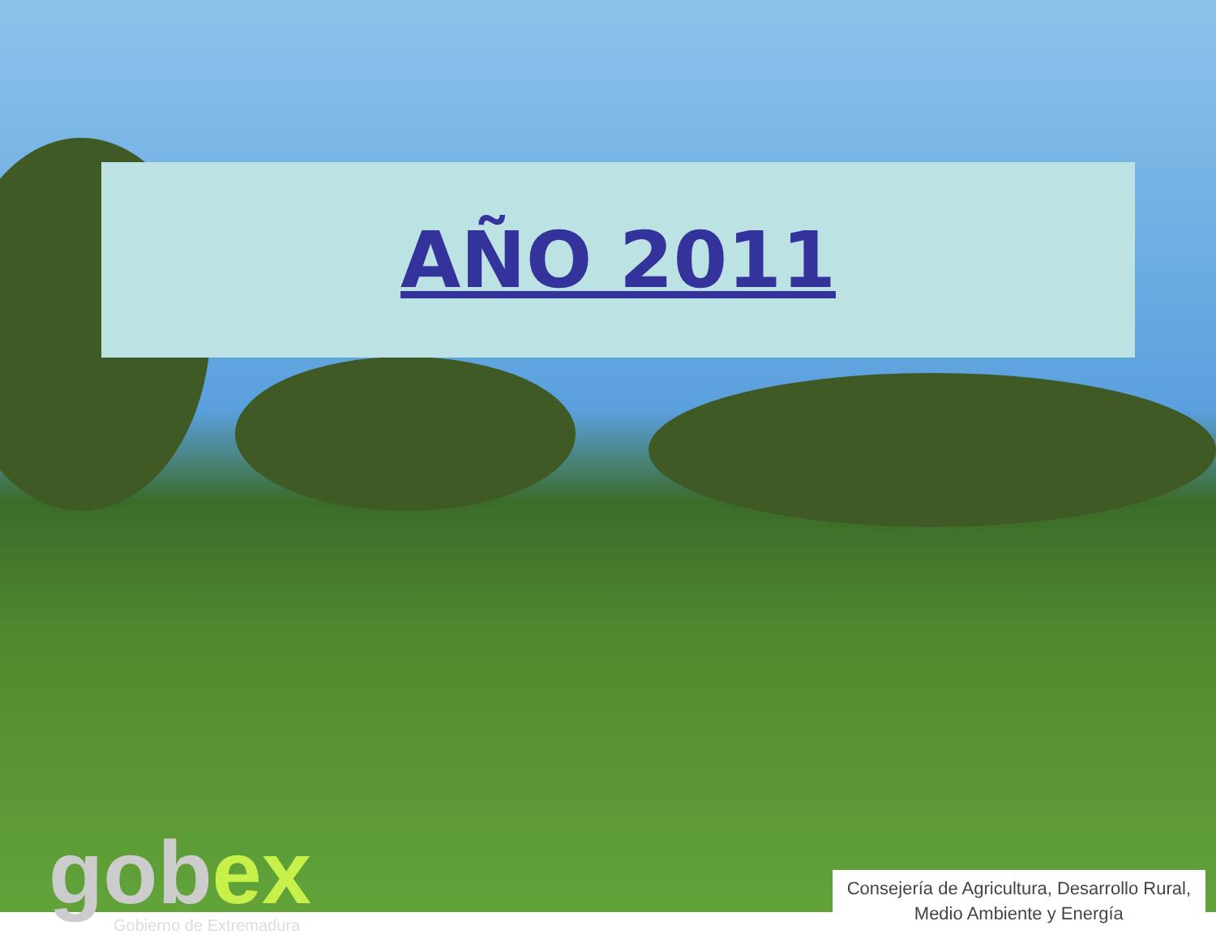AÑO 2011
gobex
Gobierno de Extremadura
Consejería de Agricultura, Desarrollo Rural,
Medio Ambiente y Energía